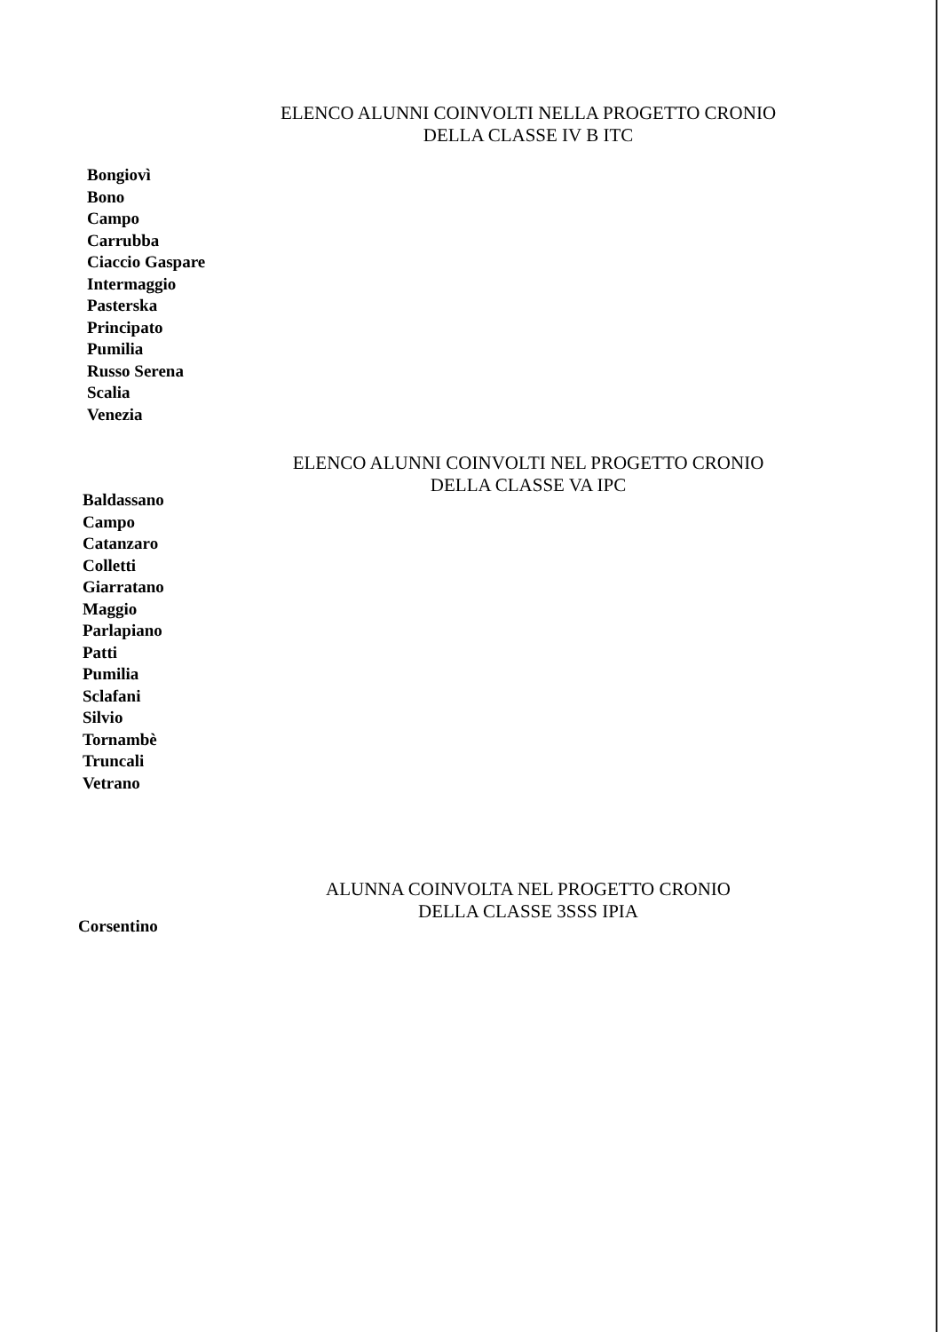ELENCO ALUNNI COINVOLTI NELLA PROGETTO CRONIO
DELLA CLASSE IV B ITC
Bongiovì
Bono
Campo
Carrubba
Ciaccio Gaspare
Intermaggio
Pasterska
Principato
Pumilia
Russo Serena
Scalia
Venezia
ELENCO ALUNNI COINVOLTI NEL PROGETTO CRONIO
DELLA CLASSE VA IPC
Baldassano
Campo
Catanzaro
Colletti
Giarratano
Maggio
Parlapiano
Patti
Pumilia
Sclafani
Silvio
Tornambè
Truncali
Vetrano
ALUNNA COINVOLTA NEL PROGETTO CRONIO
DELLA CLASSE 3SSS IPIA
Corsentino